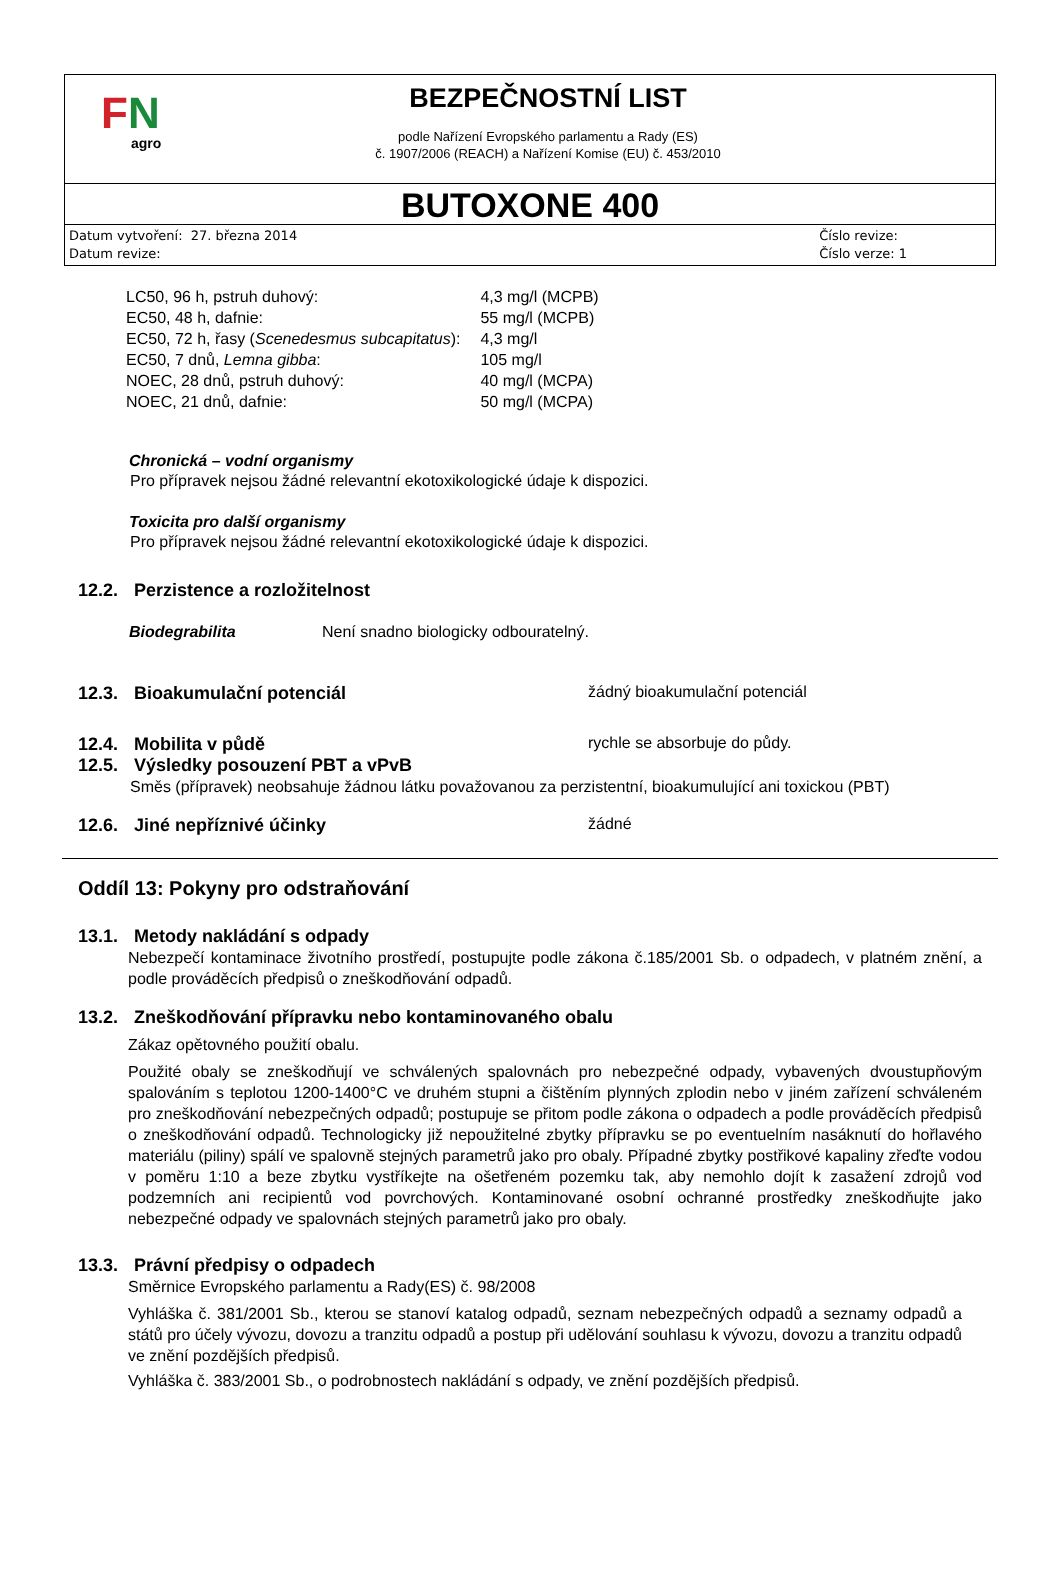FN
agro
BEZPEČNOSTNÍ LIST
podle Nařízení Evropského parlamentu a Rady (ES)
č. 1907/2006 (REACH) a Nařízení Komise (EU) č. 453/2010
BUTOXONE 400
Datum vytvoření: 27. března 2014
Datum revize:
Číslo revize:
Číslo verze: 1
| LC50, 96 h, pstruh duhový: | 4,3 mg/l (MCPB) |
| EC50, 48 h, dafnie: | 55 mg/l (MCPB) |
| EC50, 72 h, řasy ( Scenedesmus subcapitatus ): | 4,3 mg/l |
| EC50, 7 dnů, Lemna gibba : | 105 mg/l |
| NOEC, 28 dnů, pstruh duhový: | 40 mg/l (MCPA) |
| NOEC, 21 dnů, dafnie: | 50 mg/l (MCPA) |
Chronická – vodní organismy
Pro přípravek nejsou žádné relevantní ekotoxikologické údaje k dispozici.
Toxicita pro další organismy
Pro přípravek nejsou žádné relevantní ekotoxikologické údaje k dispozici.
12.2. Perzistence a rozložitelnost
Biodegrabilita Není snadno biologicky odbouratelný.
12.3. Bioakumulační potenciál žádný bioakumulační potenciál
12.4. Mobilita v půdě rychle se absorbuje do půdy.
12.5. Výsledky posouzení PBT a vPvB
Směs (přípravek) neobsahuje žádnou látku považovanou za perzistentní, bioakumulující ani toxickou (PBT)
12.6. Jiné nepříznivé účinky žádné
Oddíl 13: Pokyny pro odstraňování
13.1. Metody nakládání s odpady
Nebezpečí kontaminace životního prostředí, postupujte podle zákona č.185/2001 Sb. o odpadech, v platném znění, a podle prováděcích předpisů o zneškodňování odpadů.
13.2. Zneškodňování přípravku nebo kontaminovaného obalu
Zákaz opětovného použití obalu.
Použité obaly se zneškodňují ve schválených spalovnách pro nebezpečné odpady, vybavených dvoustupňovým spalováním s teplotou 1200-1400°C ve druhém stupni a čištěním plynných zplodin nebo v jiném zařízení schváleném pro zneškodňování nebezpečných odpadů; postupuje se přitom podle zákona o odpadech a podle prováděcích předpisů o zneškodňování odpadů. Technologicky již nepoužitelné zbytky přípravku se po eventuelním nasáknutí do hořlavého materiálu (piliny) spálí ve spalovně stejných parametrů jako pro obaly. Případné zbytky postřikové kapaliny zřeďte vodou v poměru 1:10 a beze zbytku vystříkejte na ošetřeném pozemku tak, aby nemohlo dojít k zasažení zdrojů vod podzemních ani recipientů vod povrchových. Kontaminované osobní ochranné prostředky zneškodňujte jako nebezpečné odpady ve spalovnách stejných parametrů jako pro obaly.
13.3. Právní předpisy o odpadech
Směrnice Evropského parlamentu a Rady(ES) č. 98/2008
Vyhláška č. 381/2001 Sb., kterou se stanoví katalog odpadů, seznam nebezpečných odpadů a seznamy odpadů a států pro účely vývozu, dovozu a tranzitu odpadů a postup při udělování souhlasu k vývozu, dovozu a tranzitu odpadů ve znění pozdějších předpisů.
Vyhláška č. 383/2001 Sb., o podrobnostech nakládání s odpady, ve znění pozdějších předpisů.